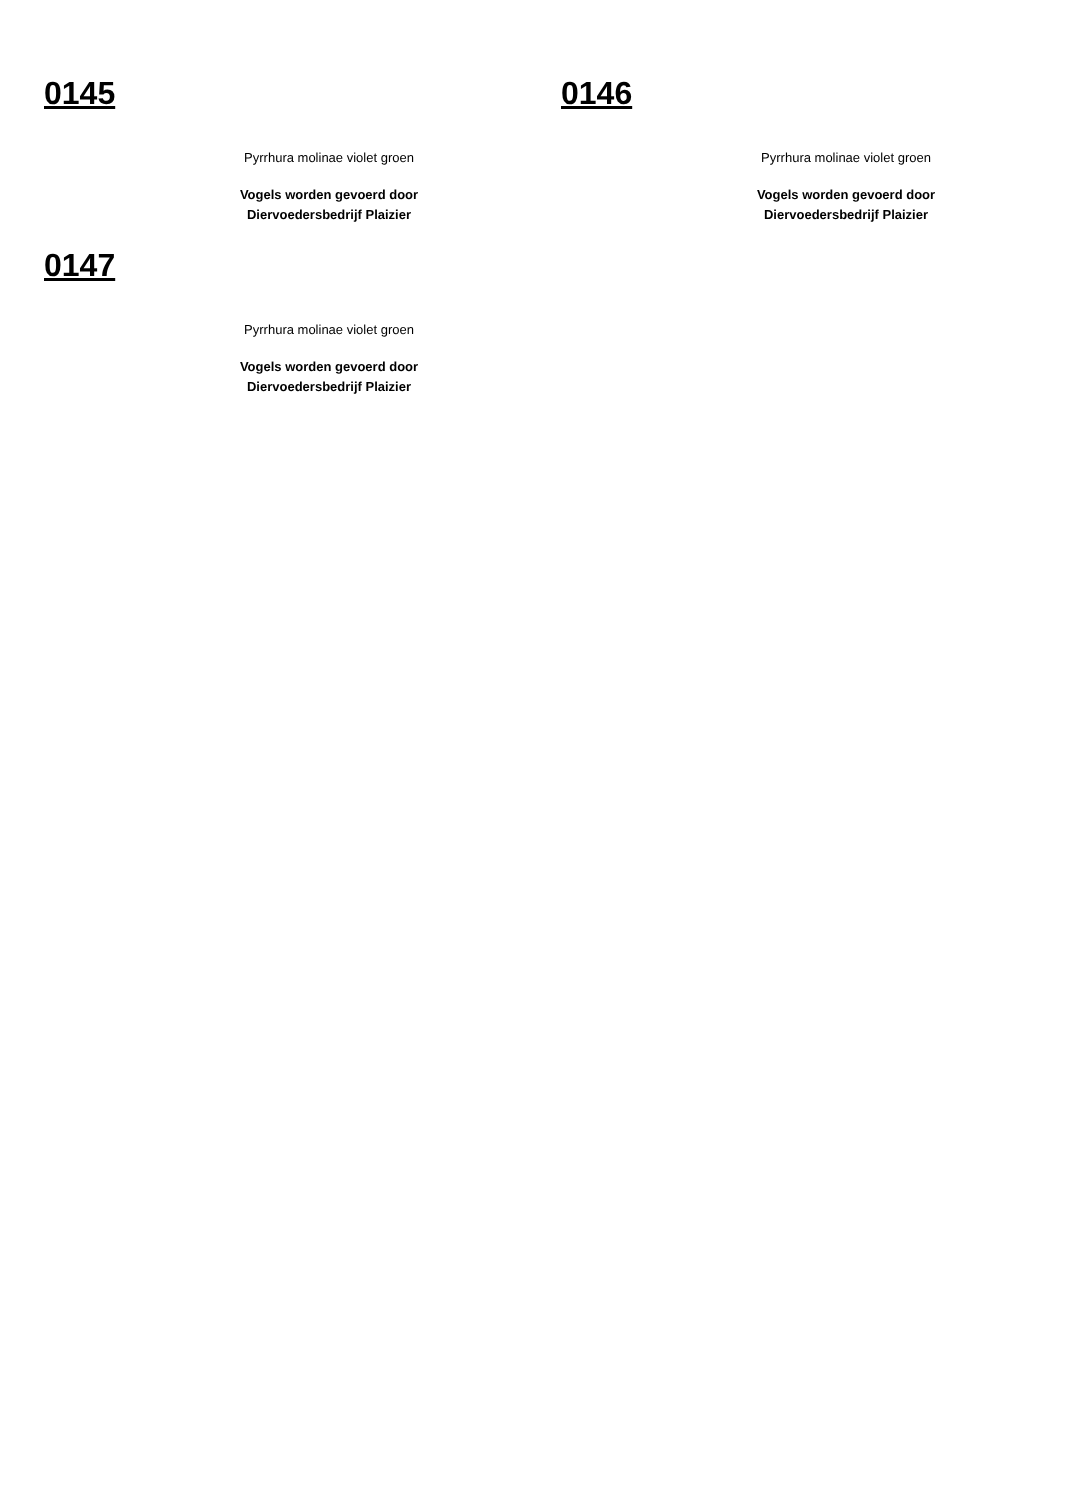0145
Pyrrhura molinae violet groen
Vogels worden gevoerd door
Diervoedersbedrijf Plaizier
0146
Pyrrhura molinae violet groen
Vogels worden gevoerd door
Diervoedersbedrijf Plaizier
0147
Pyrrhura molinae violet groen
Vogels worden gevoerd door
Diervoedersbedrijf Plaizier